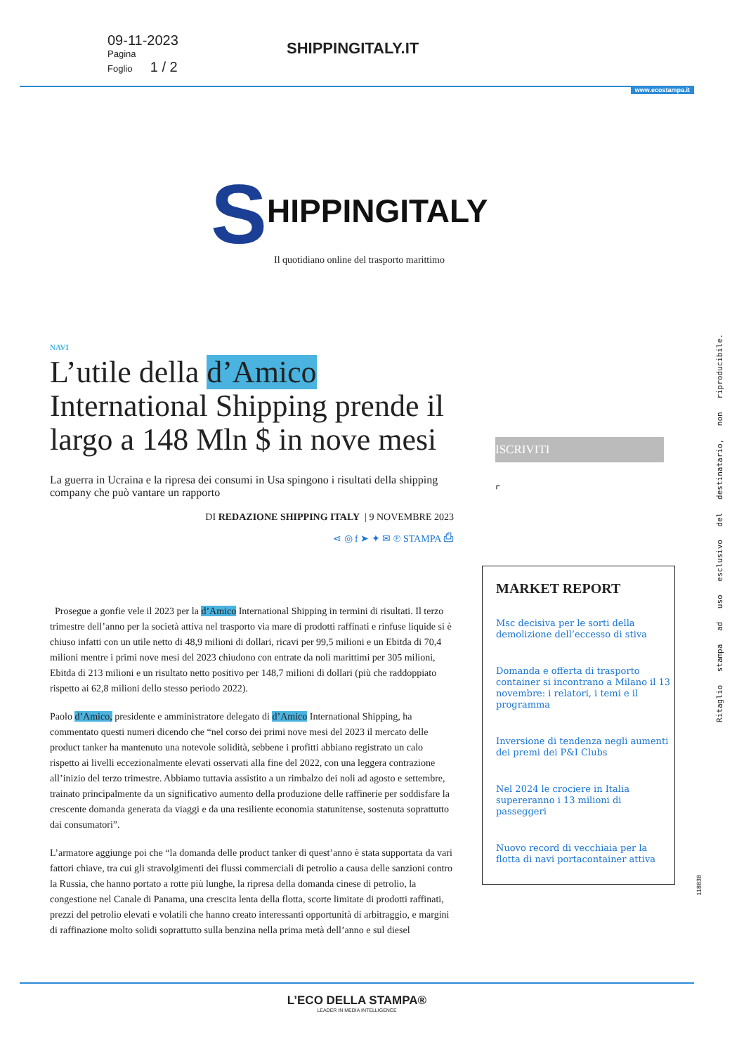09-11-2023
Pagina
Foglio 1 / 2
SHIPPINGITALY.IT
www.ecostampa.it
SHIPPINGITALY
Il quotidiano online del trasporto marittimo
NAVI
L’utile della d’Amico International Shipping prende il largo a 148 Mln $ in nove mesi
La guerra in Ucraina e la ripresa dei consumi in Usa spingono i risultati della shipping company che può vantare un rapporto
DI REDAZIONE SHIPPING ITALY | 9 NOVEMBRE 2023
⋖ ◎ f ➤ ✦ ✉ ℗ STAMPA ⎙
Prosegue a gonfie vele il 2023 per la d’Amico International Shipping in termini di risultati. Il terzo trimestre dell’anno per la società attiva nel trasporto via mare di prodotti raffinati e rinfuse liquide si è chiuso infatti con un utile netto di 48,9 milioni di dollari, ricavi per 99,5 milioni e un Ebitda di 70,4 milioni mentre i primi nove mesi del 2023 chiudono con entrate da noli marittimi per 305 milioni, Ebitda di 213 milioni e un risultato netto positivo per 148,7 milioni di dollari (più che raddoppiato rispetto ai 62,8 milioni dello stesso periodo 2022).
Paolo d’Amico, presidente e amministratore delegato di d’Amico International Shipping, ha commentato questi numeri dicendo che “nel corso dei primi nove mesi del 2023 il mercato delle product tanker ha mantenuto una notevole solidità, sebbene i profitti abbiano registrato un calo rispetto ai livelli eccezionalmente elevati osservati alla fine del 2022, con una leggera contrazione all’inizio del terzo trimestre. Abbiamo tuttavia assistito a un rimbalzo dei noli ad agosto e settembre, trainato principalmente da un significativo aumento della produzione delle raffinerie per soddisfare la crescente domanda generata da viaggi e da una resiliente economia statunitense, sostenuta soprattutto dai consumatori”.
L’armatore aggiunge poi che “la domanda delle product tanker di quest’anno è stata supportata da vari fattori chiave, tra cui gli stravolgimenti dei flussi commerciali di petrolio a causa delle sanzioni contro la Russia, che hanno portato a rotte più lunghe, la ripresa della domanda cinese di petrolio, la congestione nel Canale di Panama, una crescita lenta della flotta, scorte limitate di prodotti raffinati, prezzi del petrolio elevati e volatili che hanno creato interessanti opportunità di arbitraggio, e margini di raffinazione molto solidi soprattutto sulla benzina nella prima metà dell’anno e sul diesel
ISCRIVITI
⌜
MARKET REPORT
Msc decisiva per le sorti della demolizione dell’eccesso di stiva
Domanda e offerta di trasporto container si incontrano a Milano il 13 novembre: i relatori, i temi e il programma
Inversione di tendenza negli aumenti dei premi dei P&I Clubs
Nel 2024 le crociere in Italia supereranno i 13 milioni di passeggeri
Nuovo record di vecchiaia per la flotta di navi portacontainer attiva
Ritaglio stampa ad uso esclusivo del destinatario, non riproducibile.
118838
L’ECO DELLA STAMPA®
LEADER IN MEDIA INTELLIGENCE